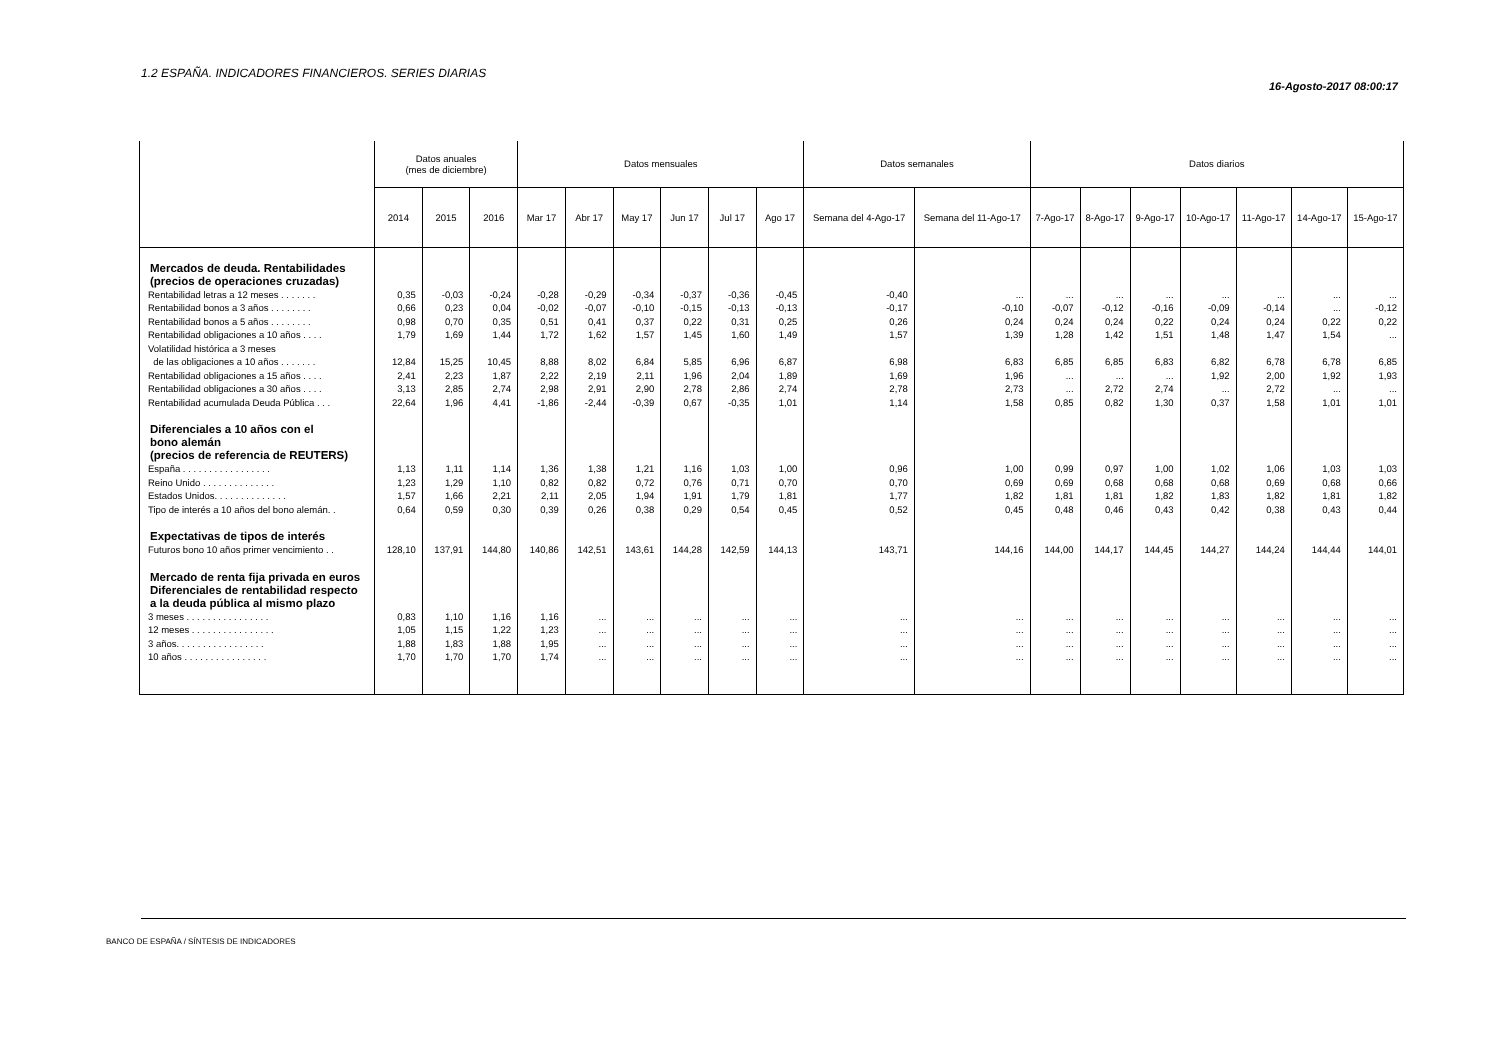1.2 ESPAÑA. INDICADORES FINANCIEROS. SERIES DIARIAS
16-Agosto-2017 08:00:17
| | Datos anuales (mes de diciembre) | | | Datos mensuales | | | | | | Datos semanales | | Datos diarios | | | | | | |
| --- | --- | --- | --- | --- | --- | --- | --- | --- | --- | --- | --- | --- | --- | --- | --- | --- | --- | --- |
| | 2014 | 2015 | 2016 | Mar 17 | Abr 17 | May 17 | Jun 17 | Jul 17 | Ago 17 | Semana del 4-Ago-17 | Semana del 11-Ago-17 | 7-Ago-17 | 8-Ago-17 | 9-Ago-17 | 10-Ago-17 | 11-Ago-17 | 14-Ago-17 | 15-Ago-17 |
| Mercados de deuda. Rentabilidades (precios de operaciones cruzadas) | | | | | | | | | | | | | | | | | | |
| Rentabilidad letras a 12 meses . . . . . . . | 0,35 | -0,03 | -0,24 | -0,28 | -0,29 | -0,34 | -0,37 | -0,36 | -0,45 | -0,40 | ... | ... | ... | ... | ... | ... | ... | ... |
| Rentabilidad bonos a 3 años . . . . . . . . | 0,66 | 0,23 | 0,04 | -0,02 | -0,07 | -0,10 | -0,15 | -0,13 | -0,13 | -0,17 | -0,10 | -0,07 | -0,12 | -0,16 | -0,09 | -0,14 | ... | -0,12 |
| Rentabilidad bonos a 5 años . . . . . . . . | 0,98 | 0,70 | 0,35 | 0,51 | 0,41 | 0,37 | 0,22 | 0,31 | 0,25 | 0,26 | 0,24 | 0,24 | 0,24 | 0,22 | 0,24 | 0,24 | 0,22 | 0,22 |
| Rentabilidad obligaciones a 10 años . . . . | 1,79 | 1,69 | 1,44 | 1,72 | 1,62 | 1,57 | 1,45 | 1,60 | 1,49 | 1,57 | 1,39 | 1,28 | 1,42 | 1,51 | 1,48 | 1,47 | 1,54 | ... |
| Volatilidad histórica a 3 meses de las obligaciones a 10 años . . . . . . . | 12,84 | 15,25 | 10,45 | 8,88 | 8,02 | 6,84 | 5,85 | 6,96 | 6,87 | 6,98 | 6,83 | 6,85 | 6,85 | 6,83 | 6,82 | 6,78 | 6,78 | 6,85 |
| Rentabilidad obligaciones a 15 años . . . . | 2,41 | 2,23 | 1,87 | 2,22 | 2,19 | 2,11 | 1,96 | 2,04 | 1,89 | 1,69 | 1,96 | ... | ... | ... | 1,92 | 2,00 | 1,92 | 1,93 |
| Rentabilidad obligaciones a 30 años . . . . | 3,13 | 2,85 | 2,74 | 2,98 | 2,91 | 2,90 | 2,78 | 2,86 | 2,74 | 2,78 | 2,73 | ... | 2,72 | 2,74 | ... | 2,72 | ... | ... |
| Rentabilidad acumulada Deuda Pública . . . | 22,64 | 1,96 | 4,41 | -1,86 | -2,44 | -0,39 | 0,67 | -0,35 | 1,01 | 1,14 | 1,58 | 0,85 | 0,82 | 1,30 | 0,37 | 1,58 | 1,01 | 1,01 |
| Diferenciales a 10 años con el bono alemán (precios de referencia de REUTERS) | | | | | | | | | | | | | | | | | | |
| España . . . . . . . . . . . . . . . . . | 1,13 | 1,11 | 1,14 | 1,36 | 1,38 | 1,21 | 1,16 | 1,03 | 1,00 | 0,96 | 1,00 | 0,99 | 0,97 | 1,00 | 1,02 | 1,06 | 1,03 | 1,03 |
| Reino Unido . . . . . . . . . . . . . . | 1,23 | 1,29 | 1,10 | 0,82 | 0,82 | 0,72 | 0,76 | 0,71 | 0,70 | 0,70 | 0,69 | 0,69 | 0,68 | 0,68 | 0,68 | 0,69 | 0,68 | 0,66 |
| Estados Unidos. . . . . . . . . . . . . . | 1,57 | 1,66 | 2,21 | 2,11 | 2,05 | 1,94 | 1,91 | 1,79 | 1,81 | 1,77 | 1,82 | 1,81 | 1,81 | 1,82 | 1,83 | 1,82 | 1,81 | 1,82 |
| Tipo de interés a 10 años del bono alemán. . | 0,64 | 0,59 | 0,30 | 0,39 | 0,26 | 0,38 | 0,29 | 0,54 | 0,45 | 0,52 | 0,45 | 0,48 | 0,46 | 0,43 | 0,42 | 0,38 | 0,43 | 0,44 |
| Expectativas de tipos de interés | | | | | | | | | | | | | | | | | | |
| Futuros bono 10 años primer vencimiento . . | 128,10 | 137,91 | 144,80 | 140,86 | 142,51 | 143,61 | 144,28 | 142,59 | 144,13 | 143,71 | 144,16 | 144,00 | 144,17 | 144,45 | 144,27 | 144,24 | 144,44 | 144,01 |
| Mercado de renta fija privada en euros Diferenciales de rentabilidad respecto a la deuda pública al mismo plazo | | | | | | | | | | | | | | | | | | |
| 3 meses . . . . . . . . . . . . . . . . | 0,83 | 1,10 | 1,16 | 1,16 | ... | ... | ... | ... | ... | ... | ... | ... | ... | ... | ... | ... | ... | ... |
| 12 meses . . . . . . . . . . . . . . . . | 1,05 | 1,15 | 1,22 | 1,23 | ... | ... | ... | ... | ... | ... | ... | ... | ... | ... | ... | ... | ... | ... |
| 3 años. . . . . . . . . . . . . . . . . | 1,88 | 1,83 | 1,88 | 1,95 | ... | ... | ... | ... | ... | ... | ... | ... | ... | ... | ... | ... | ... | ... |
| 10 años . . . . . . . . . . . . . . . . | 1,70 | 1,70 | 1,70 | 1,74 | ... | ... | ... | ... | ... | ... | ... | ... | ... | ... | ... | ... | ... | ... |
BANCO DE ESPAÑA / SÍNTESIS DE INDICADORES